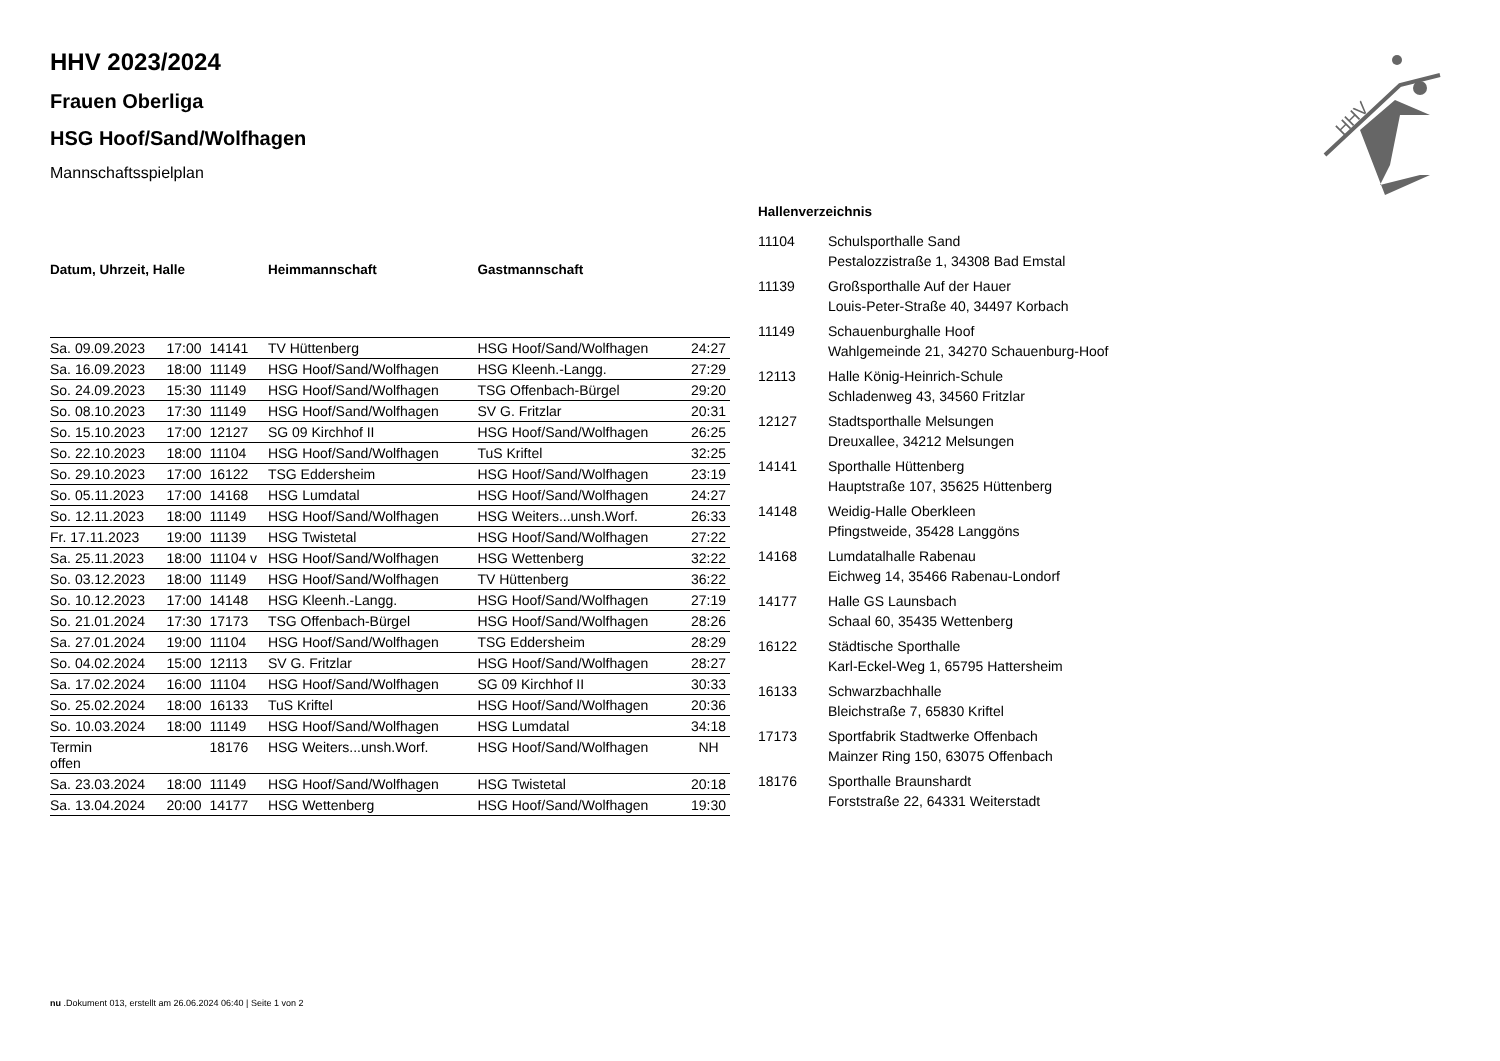HHV
HHV 2023/2024
Frauen Oberliga
HSG Hoof/Sand/Wolfhagen
Mannschaftsspielplan
| Datum, Uhrzeit, Halle | | | Heimmannschaft | Gastmannschaft | |
| --- | --- | --- | --- | --- | --- |
| Sa. 09.09.2023 | 17:00 | 14141 | TV Hüttenberg | HSG Hoof/Sand/Wolfhagen | 24:27 |
| Sa. 16.09.2023 | 18:00 | 11149 | HSG Hoof/Sand/Wolfhagen | HSG Kleenh.-Langg. | 27:29 |
| So. 24.09.2023 | 15:30 | 11149 | HSG Hoof/Sand/Wolfhagen | TSG Offenbach-Bürgel | 29:20 |
| So. 08.10.2023 | 17:30 | 11149 | HSG Hoof/Sand/Wolfhagen | SV G. Fritzlar | 20:31 |
| So. 15.10.2023 | 17:00 | 12127 | SG 09 Kirchhof II | HSG Hoof/Sand/Wolfhagen | 26:25 |
| So. 22.10.2023 | 18:00 | 11104 | HSG Hoof/Sand/Wolfhagen | TuS Kriftel | 32:25 |
| So. 29.10.2023 | 17:00 | 16122 | TSG Eddersheim | HSG Hoof/Sand/Wolfhagen | 23:19 |
| So. 05.11.2023 | 17:00 | 14168 | HSG Lumdatal | HSG Hoof/Sand/Wolfhagen | 24:27 |
| So. 12.11.2023 | 18:00 | 11149 | HSG Hoof/Sand/Wolfhagen | HSG Weiters...unsh.Worf. | 26:33 |
| Fr. 17.11.2023 | 19:00 | 11139 | HSG Twistetal | HSG Hoof/Sand/Wolfhagen | 27:22 |
| Sa. 25.11.2023 | 18:00 | 11104 v | HSG Hoof/Sand/Wolfhagen | HSG Wettenberg | 32:22 |
| So. 03.12.2023 | 18:00 | 11149 | HSG Hoof/Sand/Wolfhagen | TV Hüttenberg | 36:22 |
| So. 10.12.2023 | 17:00 | 14148 | HSG Kleenh.-Langg. | HSG Hoof/Sand/Wolfhagen | 27:19 |
| So. 21.01.2024 | 17:30 | 17173 | TSG Offenbach-Bürgel | HSG Hoof/Sand/Wolfhagen | 28:26 |
| Sa. 27.01.2024 | 19:00 | 11104 | HSG Hoof/Sand/Wolfhagen | TSG Eddersheim | 28:29 |
| So. 04.02.2024 | 15:00 | 12113 | SV G. Fritzlar | HSG Hoof/Sand/Wolfhagen | 28:27 |
| Sa. 17.02.2024 | 16:00 | 11104 | HSG Hoof/Sand/Wolfhagen | SG 09 Kirchhof II | 30:33 |
| So. 25.02.2024 | 18:00 | 16133 | TuS Kriftel | HSG Hoof/Sand/Wolfhagen | 20:36 |
| So. 10.03.2024 | 18:00 | 11149 | HSG Hoof/Sand/Wolfhagen | HSG Lumdatal | 34:18 |
| Termin offen | | 18176 | HSG Weiters...unsh.Worf. | HSG Hoof/Sand/Wolfhagen | NH |
| Sa. 23.03.2024 | 18:00 | 11149 | HSG Hoof/Sand/Wolfhagen | HSG Twistetal | 20:18 |
| Sa. 13.04.2024 | 20:00 | 14177 | HSG Wettenberg | HSG Hoof/Sand/Wolfhagen | 19:30 |
Hallenverzeichnis
| 11104 | Schulsporthalle Sand Pestalozzistraße 1, 34308 Bad Emstal |
| 11139 | Großsporthalle Auf der Hauer Louis-Peter-Straße 40, 34497 Korbach |
| 11149 | Schauenburghalle Hoof Wahlgemeinde 21, 34270 Schauenburg-Hoof |
| 12113 | Halle König-Heinrich-Schule Schladenweg 43, 34560 Fritzlar |
| 12127 | Stadtsporthalle Melsungen Dreuxallee, 34212 Melsungen |
| 14141 | Sporthalle Hüttenberg Hauptstraße 107, 35625 Hüttenberg |
| 14148 | Weidig-Halle Oberkleen Pfingstweide, 35428 Langgöns |
| 14168 | Lumdatalhalle Rabenau Eichweg 14, 35466 Rabenau-Londorf |
| 14177 | Halle GS Launsbach Schaal 60, 35435 Wettenberg |
| 16122 | Städtische Sporthalle Karl-Eckel-Weg 1, 65795 Hattersheim |
| 16133 | Schwarzbachhalle Bleichstraße 7, 65830 Kriftel |
| 17173 | Sportfabrik Stadtwerke Offenbach Mainzer Ring 150, 63075 Offenbach |
| 18176 | Sporthalle Braunshardt Forststraße 22, 64331 Weiterstadt |
nu .Dokument 013, erstellt am 26.06.2024 06:40 | Seite 1 von 2